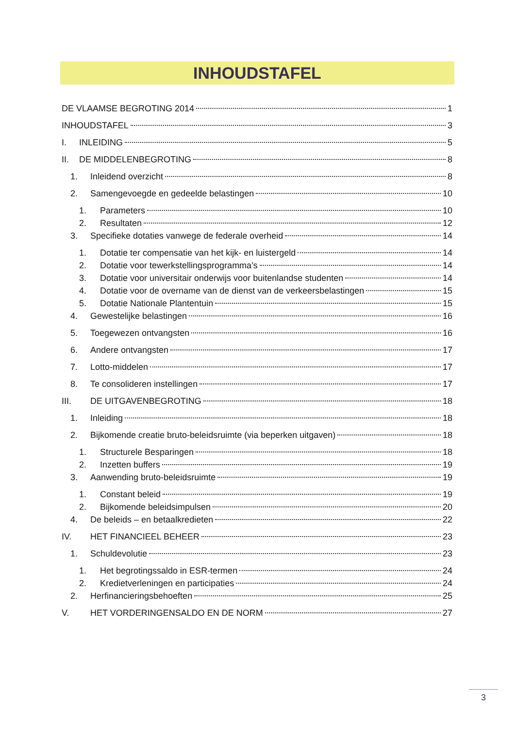INHOUDSTAFEL
DE VLAAMSE BEGROTING 2014 1
INHOUDSTAFEL 3
I. INLEIDING 5
II. DE MIDDELENBEGROTING 8
1. Inleidend overzicht 8
2. Samengevoegde en gedeelde belastingen 10
1. Parameters 10
2. Resultaten 12
3. Specifieke dotaties vanwege de federale overheid 14
1. Dotatie ter compensatie van het kijk- en luistergeld 14
2. Dotatie voor tewerkstellingsprogramma’s 14
3. Dotatie voor universitair onderwijs voor buitenlandse studenten 14
4. Dotatie voor de overname van de dienst van de verkeersbelastingen 15
5. Dotatie Nationale Plantentuin 15
4. Gewestelijke belastingen 16
5. Toegewezen ontvangsten 16
6. Andere ontvangsten 17
7. Lotto-middelen 17
8. Te consolideren instellingen 17
III. DE UITGAVENBEGROTING 18
1. Inleiding 18
2. Bijkomende creatie bruto-beleidsruimte (via beperken uitgaven) 18
1. Structurele Besparingen 18
2. Inzetten buffers 19
3. Aanwending bruto-beleidsruimte 19
1. Constant beleid 19
2. Bijkomende beleidsimpulsen 20
4. De beleids – en betaalkredieten 22
IV. HET FINANCIEEL BEHEER 23
1. Schuldevolutie 23
1. Het begrotingssaldo in ESR-termen 24
2. Kredietverleningen en participaties 24
2. Herfinancieringsbehoeften 25
V. HET VORDERINGENSALDO EN DE NORM 27
3